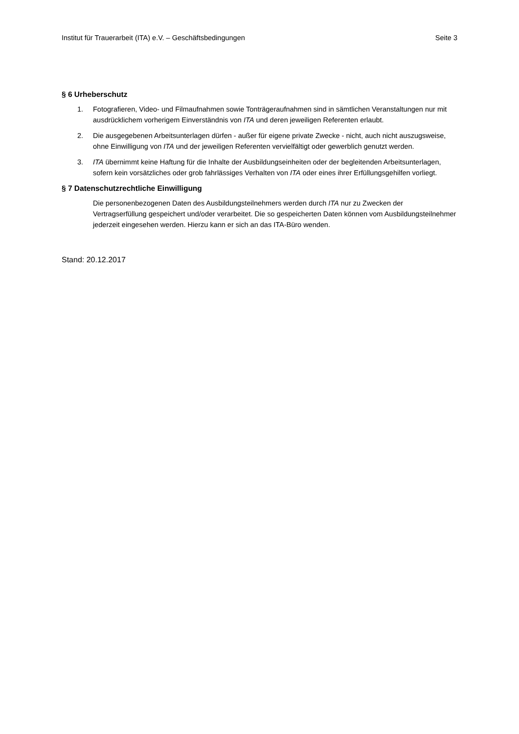Institut für Trauerarbeit (ITA) e.V. – Geschäftsbedingungen Seite 3
§ 6 Urheberschutz
1. Fotografieren, Video- und Filmaufnahmen sowie Tonträgeraufnahmen sind in sämtlichen Veranstaltungen nur mit ausdrücklichem vorherigem Einverständnis von ITA und deren jeweiligen Referenten erlaubt.
2. Die ausgegebenen Arbeitsunterlagen dürfen - außer für eigene private Zwecke - nicht, auch nicht auszugsweise, ohne Einwilligung von ITA und der jeweiligen Referenten vervielfältigt oder gewerblich genutzt werden.
3. ITA übernimmt keine Haftung für die Inhalte der Ausbildungseinheiten oder der begleitenden Arbeitsunterlagen, sofern kein vorsätzliches oder grob fahrlässiges Verhalten von ITA oder eines ihrer Erfüllungsgehilfen vorliegt.
§ 7 Datenschutzrechtliche Einwilligung
Die personenbezogenen Daten des Ausbildungsteilnehmers werden durch ITA nur zu Zwecken der Vertragserfüllung gespeichert und/oder verarbeitet. Die so gespeicherten Daten können vom Ausbildungsteilnehmer jederzeit eingesehen werden. Hierzu kann er sich an das ITA-Büro wenden.
Stand: 20.12.2017